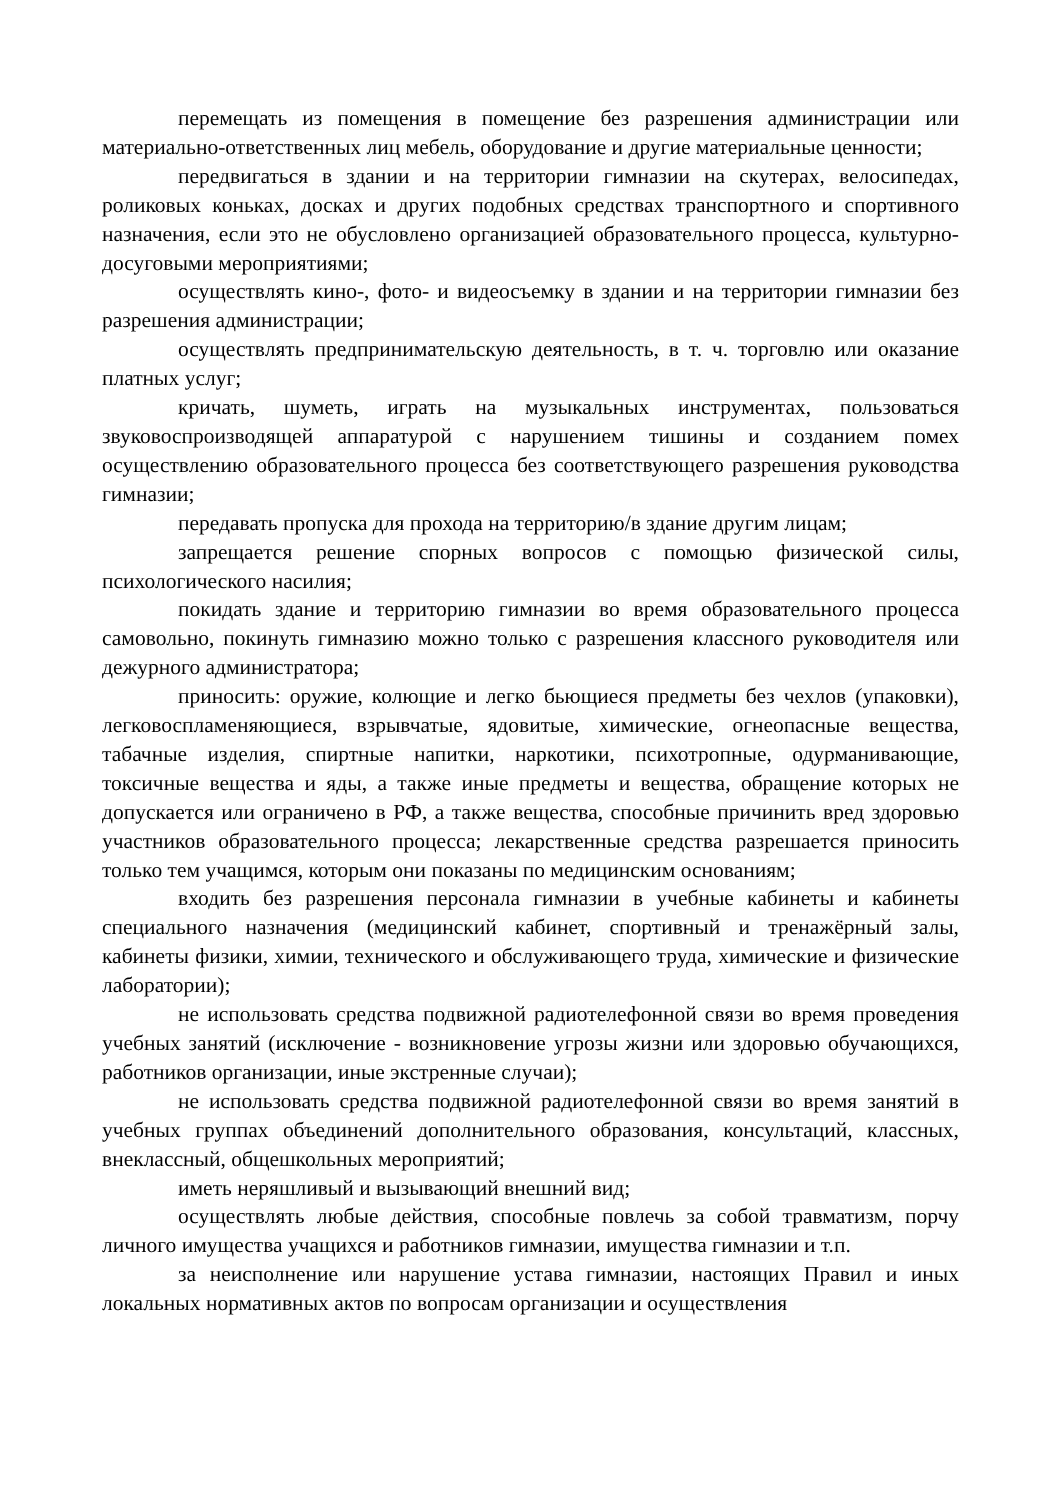перемещать из помещения в помещение без разрешения администрации или материально-ответственных лиц мебель, оборудование и другие материальные ценности;
передвигаться в здании и на территории гимназии на скутерах, велосипедах, роликовых коньках, досках и других подобных средствах транспортного и спортивного назначения, если это не обусловлено организацией образовательного процесса, культурно-досуговыми мероприятиями;
осуществлять кино-, фото- и видеосъемку в здании и на территории гимназии без разрешения администрации;
осуществлять предпринимательскую деятельность, в т. ч. торговлю или оказание платных услуг;
кричать, шуметь, играть на музыкальных инструментах, пользоваться звуковоспроизводящей аппаратурой с нарушением тишины и созданием помех осуществлению образовательного процесса без соответствующего разрешения руководства гимназии;
передавать пропуска для прохода на территорию/в здание другим лицам;
запрещается решение спорных вопросов с помощью физической силы, психологического насилия;
покидать здание и территорию гимназии во время образовательного процесса самовольно, покинуть гимназию можно только с разрешения классного руководителя или дежурного администратора;
приносить: оружие, колющие и легко бьющиеся предметы без чехлов (упаковки), легковоспламеняющиеся, взрывчатые, ядовитые, химические, огнеопасные вещества, табачные изделия, спиртные напитки, наркотики, психотропные, одурманивающие, токсичные вещества и яды, а также иные предметы и вещества, обращение которых не допускается или ограничено в РФ, а также вещества, способные причинить вред здоровью участников образовательного процесса; лекарственные средства разрешается приносить только тем учащимся, которым они показаны по медицинским основаниям;
входить без разрешения персонала гимназии в учебные кабинеты и кабинеты специального назначения (медицинский кабинет, спортивный и тренажёрный залы, кабинеты физики, химии, технического и обслуживающего труда, химические и физические лаборатории);
не использовать средства подвижной радиотелефонной связи во время проведения учебных занятий (исключение - возникновение угрозы жизни или здоровью обучающихся, работников организации, иные экстренные случаи);
не использовать средства подвижной радиотелефонной связи во время занятий в учебных группах объединений дополнительного образования, консультаций, классных, внеклассный, общешкольных мероприятий;
иметь неряшливый и вызывающий внешний вид;
осуществлять любые действия, способные повлечь за собой травматизм, порчу личного имущества учащихся и работников гимназии, имущества гимназии и т.п.
за неисполнение или нарушение устава гимназии, настоящих Правил и иных локальных нормативных актов по вопросам организации и осуществления